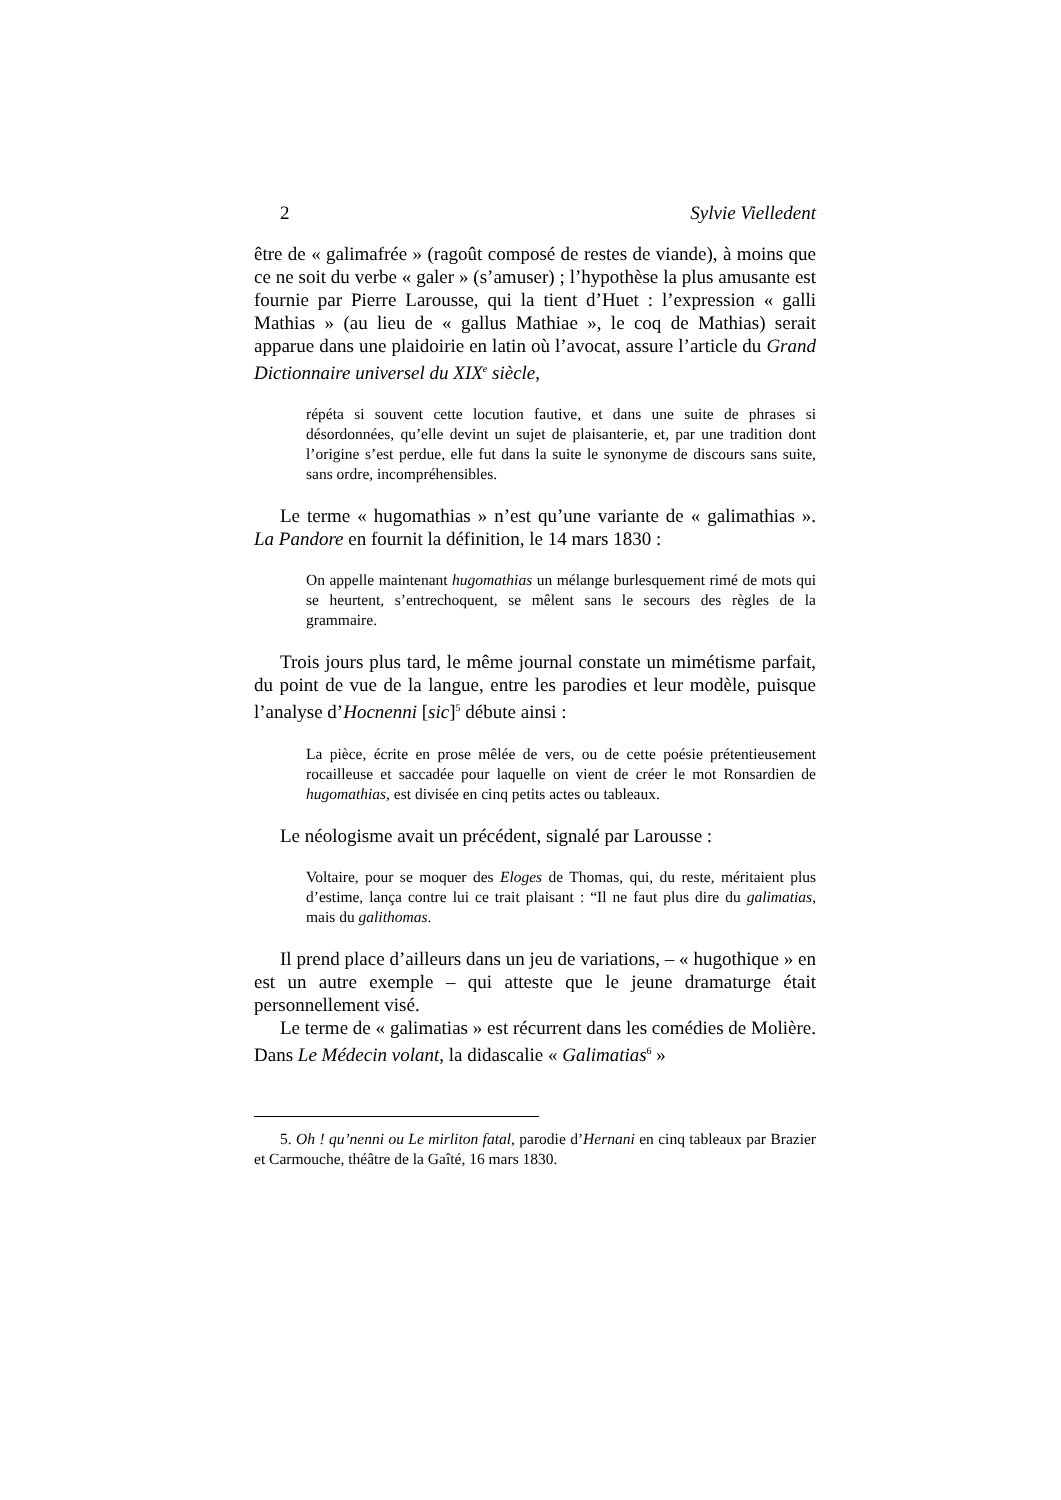2 Sylvie Vielledent
être de « galimafrée » (ragoût composé de restes de viande), à moins que ce ne soit du verbe « galer » (s’amuser) ; l’hypothèse la plus amusante est fournie par Pierre Larousse, qui la tient d’Huet : l’expression « galli Mathias » (au lieu de « gallus Mathiae », le coq de Mathias) serait apparue dans une plaidoirie en latin où l’avocat, assure l’article du Grand Dictionnaire universel du XIX<sup>e</sup> siècle,
répéta si souvent cette locution fautive, et dans une suite de phrases si désordonnées, qu’elle devint un sujet de plaisanterie, et, par une tradition dont l’origine s’est perdue, elle fut dans la suite le synonyme de discours sans suite, sans ordre, incompréhensibles.
Le terme « hugomathias » n’est qu’une variante de « galimathias ». La Pandore en fournit la définition, le 14 mars 1830 :
On appelle maintenant hugomathias un mélange burlesquement rimé de mots qui se heurtent, s’entrechoquent, se mêlent sans le secours des règles de la grammaire.
Trois jours plus tard, le même journal constate un mimétisme parfait, du point de vue de la langue, entre les parodies et leur modèle, puisque l’analyse d’Hocnenni [sic]<sup>5</sup> débute ainsi :
La pièce, écrite en prose mêlée de vers, ou de cette poésie prétentieusement rocailleuse et saccadée pour laquelle on vient de créer le mot Ronsardien de hugomathias, est divisée en cinq petits actes ou tableaux.
Le néologisme avait un précédent, signalé par Larousse :
Voltaire, pour se moquer des Eloges de Thomas, qui, du reste, méritaient plus d’estime, lança contre lui ce trait plaisant : “Il ne faut plus dire du galimatias, mais du galithomas.
Il prend place d’ailleurs dans un jeu de variations, – « hugothique » en est un autre exemple – qui atteste que le jeune dramaturge était personnellement visé.
Le terme de « galimatias » est récurrent dans les comédies de Molière. Dans Le Médecin volant, la didascalie « Galimatias<sup>6</sup> »
5. Oh ! qu’nenni ou Le mirliton fatal, parodie d’Hernani en cinq tableaux par Brazier et Carmouche, théâtre de la Gaîté, 16 mars 1830.